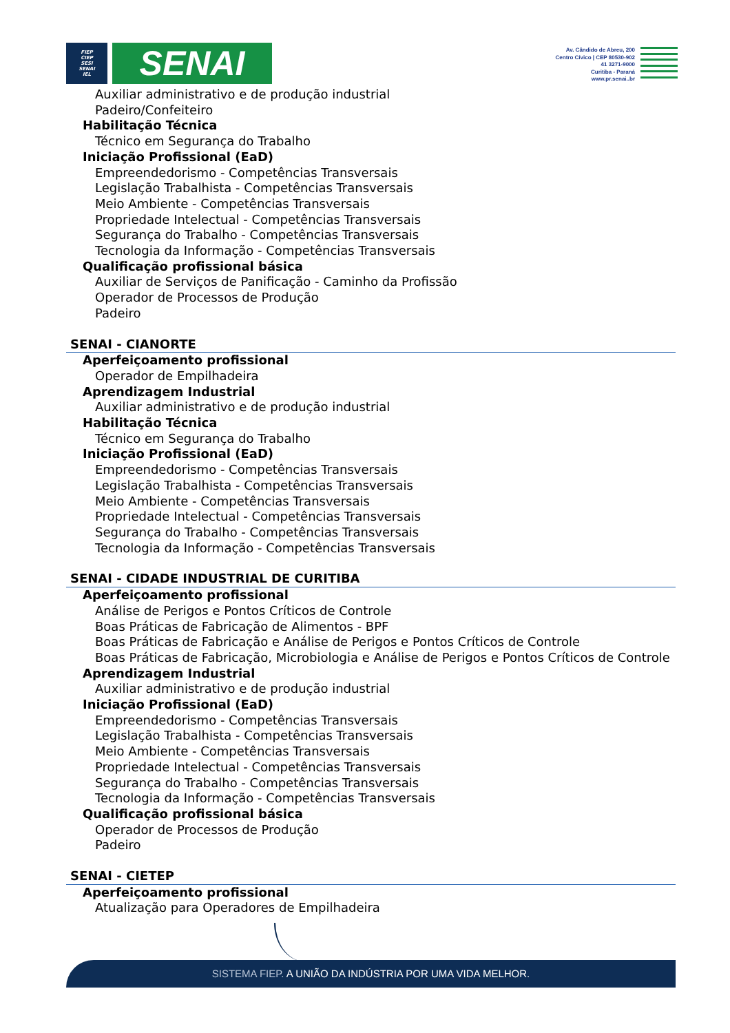FIEP
CIEP
SESI
SENAI
IEL
SENAI
Av. Cândido de Abreu, 200
Centro Cívico | CEP 80530-902
41 3271-9000
Curitiba - Paraná
www.pr.senai..br
Auxiliar administrativo e de produção industrial
Padeiro/Confeiteiro
Habilitação Técnica
Técnico em Segurança do Trabalho
Iniciação Profissional (EaD)
Empreendedorismo - Competências Transversais
Legislação Trabalhista - Competências Transversais
Meio Ambiente - Competências Transversais
Propriedade Intelectual - Competências Transversais
Segurança do Trabalho - Competências Transversais
Tecnologia da Informação - Competências Transversais
Qualificação profissional básica
Auxiliar de Serviços de Panificação - Caminho da Profissão
Operador de Processos de Produção
Padeiro
SENAI - CIANORTE
Aperfeiçoamento profissional
Operador de Empilhadeira
Aprendizagem Industrial
Auxiliar administrativo e de produção industrial
Habilitação Técnica
Técnico em Segurança do Trabalho
Iniciação Profissional (EaD)
Empreendedorismo - Competências Transversais
Legislação Trabalhista - Competências Transversais
Meio Ambiente - Competências Transversais
Propriedade Intelectual - Competências Transversais
Segurança do Trabalho - Competências Transversais
Tecnologia da Informação - Competências Transversais
SENAI - CIDADE INDUSTRIAL DE CURITIBA
Aperfeiçoamento profissional
Análise de Perigos e Pontos Críticos de Controle
Boas Práticas de Fabricação de Alimentos - BPF
Boas Práticas de Fabricação e Análise de Perigos e Pontos Críticos de Controle
Boas Práticas de Fabricação, Microbiologia e Análise de Perigos e Pontos Críticos de Controle
Aprendizagem Industrial
Auxiliar administrativo e de produção industrial
Iniciação Profissional (EaD)
Empreendedorismo - Competências Transversais
Legislação Trabalhista - Competências Transversais
Meio Ambiente - Competências Transversais
Propriedade Intelectual - Competências Transversais
Segurança do Trabalho - Competências Transversais
Tecnologia da Informação - Competências Transversais
Qualificação profissional básica
Operador de Processos de Produção
Padeiro
SENAI - CIETEP
Aperfeiçoamento profissional
Atualização para Operadores de Empilhadeira
SISTEMA FIEP. A UNIÃO DA INDÚSTRIA POR UMA VIDA MELHOR.